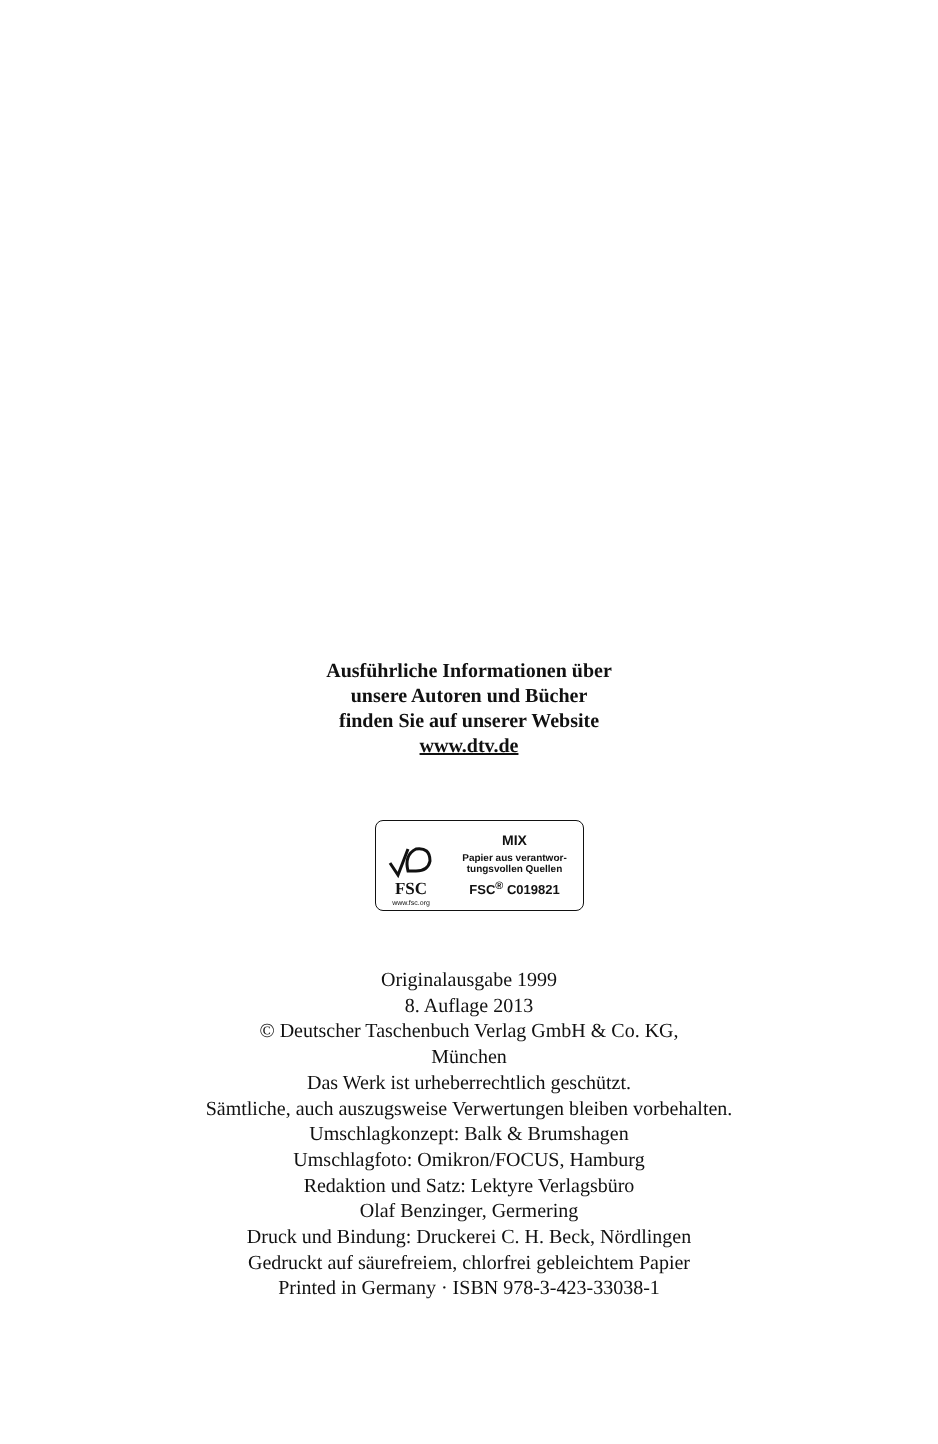Ausführliche Informationen über
unsere Autoren und Bücher
finden Sie auf unserer Website
www.dtv.de
FSC
www.fsc.org
MIX
Papier aus verantwor-
tungsvollen Quellen
FSC<sup>®</sup> C019821
Originalausgabe 1999
8. Auflage 2013
© Deutscher Taschenbuch Verlag GmbH & Co. KG,
München
Das Werk ist urheberrechtlich geschützt.
Sämtliche, auch auszugsweise Verwertungen bleiben vorbehalten.
Umschlagkonzept: Balk & Brumshagen
Umschlagfoto: Omikron/FOCUS, Hamburg
Redaktion und Satz: Lektyre Verlagsbüro
Olaf Benzinger, Germering
Druck und Bindung: Druckerei C. H. Beck, Nördlingen
Gedruckt auf säurefreiem, chlorfrei gebleichtem Papier
Printed in Germany · ISBN 978-3-423-33038-1